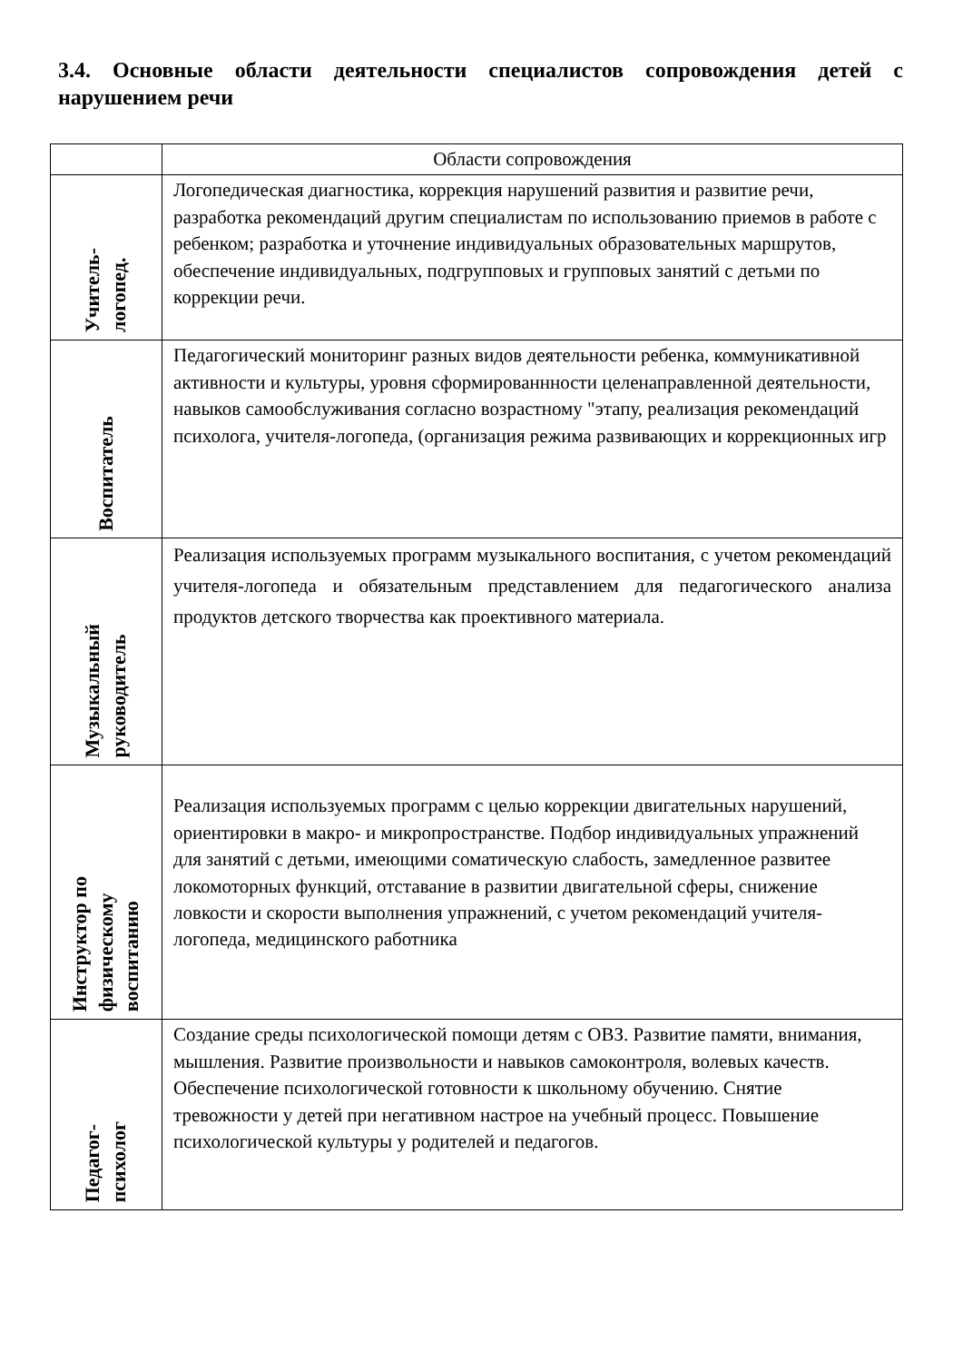3.4. Основные области деятельности специалистов сопровождения детей с нарушением речи
| | Области сопровождения |
| --- | --- |
| Учитель- логопед. | Логопедическая диагностика, коррекция нарушений развития и развитие речи, разработка рекомендаций другим специалистам по использованию приемов в работе с ребенком; разработка и уточнение индивидуальных образовательных маршрутов, обеспечение индивидуальных, подгрупповых и групповых занятий с детьми по коррекции речи. |
| Воспитатель | Педагогический мониторинг разных видов деятельности ребенка, коммуникативной активности и культуры, уровня сформированнности целенаправленной деятельности, навыков самообслуживания согласно возрастному "этапу, реализация рекомендаций психолога, учителя-логопеда, (организация режима развивающих и коррекционных игр |
| Музыкальный руководитель | Реализация используемых программ музыкального воспитания, с учетом рекомендаций учителя-логопеда и обязательным представлением для педагогического анализа продуктов детского творчества как проективного материала. |
| Инструктор по физическому воспитанию | Реализация используемых программ с целью коррекции двигательных нарушений, ориентировки в макро- и микропространстве. Подбор индивидуальных упражнений для занятий с детьми, имеющими соматическую слабость, замедленное развитее локомоторных функций, отставание в развитии двигательной сферы, снижение ловкости и скорости выполнения упражнений, с учетом рекомендаций учителя-логопеда, медицинского работника |
| Педагог- психолог | Создание среды психологической помощи детям с ОВЗ. Развитие памяти, внимания, мышления. Развитие произвольности и навыков самоконтроля, волевых качеств. Обеспечение психологической готовности к школьному обучению. Снятие тревожности у детей при негативном настрое на учебный процесс. Повышение психологической культуры у родителей и педагогов. |